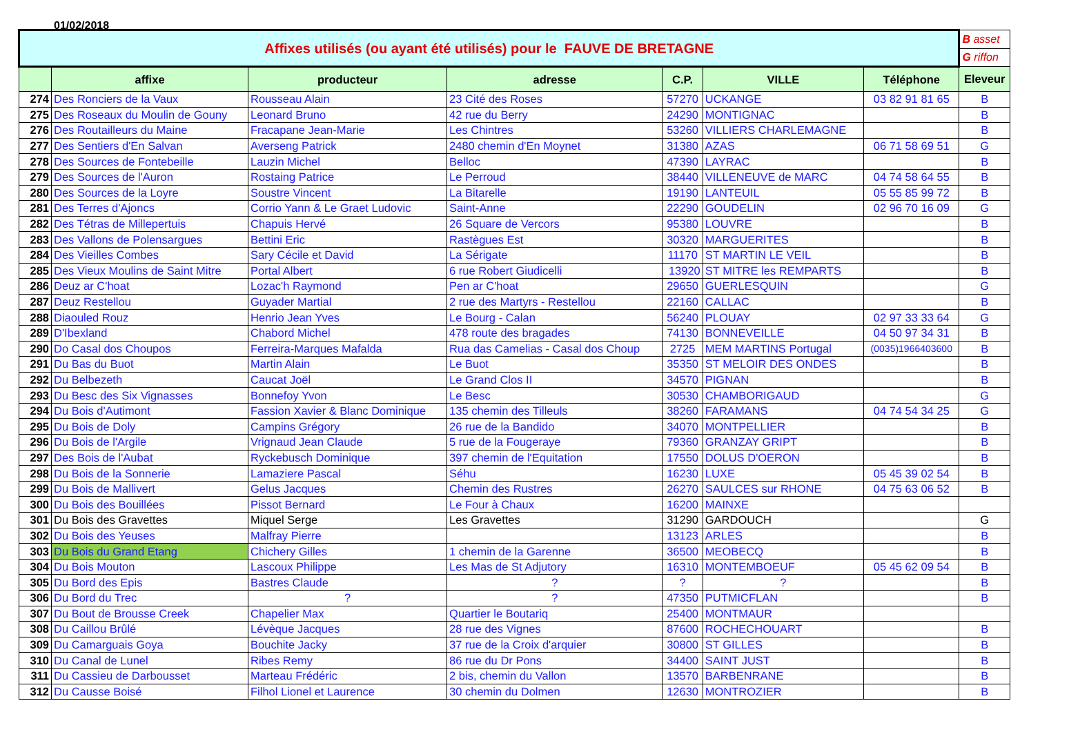01/02/2018
| Affixes utilisés (ou ayant été utilisés) pour le FAUVE DE BRETAGNE | | | | | | | B asset |
| | | | | | | | G riffon |
| | affixe | producteur | adresse | C.P. | VILLE | Téléphone | Eleveur |
| 274 | Des Ronciers de la Vaux | Rousseau Alain | 23 Cité des Roses | 57270 | UCKANGE | 03 82 91 81 65 | B |
| 275 | Des Roseaux du Moulin de Gouny | Leonard Bruno | 42 rue du Berry | 24290 | MONTIGNAC | | B |
| 276 | Des Routailleurs du Maine | Fracapane Jean-Marie | Les Chintres | 53260 | VILLIERS CHARLEMAGNE | | B |
| 277 | Des Sentiers d'En Salvan | Averseng Patrick | 2480 chemin d'En Moynet | 31380 | AZAS | 06 71 58 69 51 | G |
| 278 | Des Sources de Fontebeille | Lauzin Michel | Belloc | 47390 | LAYRAC | | B |
| 279 | Des Sources de l'Auron | Rostaing Patrice | Le Perroud | 38440 | VILLENEUVE de MARC | 04 74 58 64 55 | B |
| 280 | Des Sources de la Loyre | Soustre Vincent | La Bitarelle | 19190 | LANTEUIL | 05 55 85 99 72 | B |
| 281 | Des Terres d'Ajoncs | Corrio Yann & Le Graet Ludovic | Saint-Anne | 22290 | GOUDELIN | 02 96 70 16 09 | G |
| 282 | Des Tétras de Millepertuis | Chapuis Hervé | 26 Square de Vercors | 95380 | LOUVRE | | B |
| 283 | Des Vallons de Polensargues | Bettini Eric | Rastègues Est | 30320 | MARGUERITES | | B |
| 284 | Des Vieilles Combes | Sary Cécile et David | La Sérigate | 11170 | ST MARTIN LE VEIL | | B |
| 285 | Des Vieux Moulins de Saint Mitre | Portal Albert | 6 rue Robert Giudicelli | 13920 | ST MITRE les REMPARTS | | B |
| 286 | Deuz ar C'hoat | Lozac'h Raymond | Pen ar C'hoat | 29650 | GUERLESQUIN | | G |
| 287 | Deuz Restellou | Guyader Martial | 2 rue des Martyrs - Restellou | 22160 | CALLAC | | B |
| 288 | Diaouled Rouz | Henrio Jean Yves | Le Bourg - Calan | 56240 | PLOUAY | 02 97 33 33 64 | G |
| 289 | D'Ibexland | Chabord Michel | 478 route des bragades | 74130 | BONNEVEILLE | 04 50 97 34 31 | B |
| 290 | Do Casal dos Choupos | Ferreira-Marques Mafalda | Rua das Camelias - Casal dos Choup | 2725 | MEM MARTINS Portugal | (0035)1966403600 | B |
| 291 | Du Bas du Buot | Martin Alain | Le Buot | 35350 | ST MELOIR DES ONDES | | B |
| 292 | Du Belbezeth | Caucat Joël | Le Grand Clos II | 34570 | PIGNAN | | B |
| 293 | Du Besc des Six Vignasses | Bonnefoy Yvon | Le Besc | 30530 | CHAMBORIGAUD | | G |
| 294 | Du Bois d'Autimont | Fassion Xavier & Blanc Dominique | 135 chemin des Tilleuls | 38260 | FARAMANS | 04 74 54 34 25 | G |
| 295 | Du Bois de Doly | Campins Grégory | 26 rue de la Bandido | 34070 | MONTPELLIER | | B |
| 296 | Du Bois de l'Argile | Vrignaud Jean Claude | 5 rue de la Fougeraye | 79360 | GRANZAY GRIPT | | B |
| 297 | Des Bois de l'Aubat | Ryckebusch Dominique | 397 chemin de l'Equitation | 17550 | DOLUS D'OERON | | B |
| 298 | Du Bois de la Sonnerie | Lamaziere Pascal | Séhu | 16230 | LUXE | 05 45 39 02 54 | B |
| 299 | Du Bois de Mallivert | Gelus Jacques | Chemin des Rustres | 26270 | SAULCES sur RHONE | 04 75 63 06 52 | B |
| 300 | Du Bois des Bouillées | Pissot Bernard | Le Four à Chaux | 16200 | MAINXE | | |
| 301 | Du Bois des Gravettes | Miquel Serge | Les Gravettes | 31290 | GARDOUCH | | G |
| 302 | Du Bois des Yeuses | Malfray Pierre | | 13123 | ARLES | | B |
| 303 | Du Bois du Grand Etang | Chichery Gilles | 1 chemin de la Garenne | 36500 | MEOBECQ | | B |
| 304 | Du Bois Mouton | Lascoux Philippe | Les Mas de St Adjutory | 16310 | MONTEMBOEUF | 05 45 62 09 54 | B |
| 305 | Du Bord des Epis | Bastres Claude | ? | ? | ? | | B |
| 306 | Du Bord du Trec | ? | ? | 47350 | PUTMICFLAN | | B |
| 307 | Du Bout de Brousse Creek | Chapelier Max | Quartier le Boutariq | 25400 | MONTMAUR | | |
| 308 | Du Caillou Brûlé | Lévèque Jacques | 28 rue des Vignes | 87600 | ROCHECHOUART | | B |
| 309 | Du Camarguais Goya | Bouchite Jacky | 37 rue de la Croix d'arquier | 30800 | ST GILLES | | B |
| 310 | Du Canal de Lunel | Ribes Remy | 86 rue du Dr Pons | 34400 | SAINT JUST | | B |
| 311 | Du Cassieu de Darbousset | Marteau Frédéric | 2 bis, chemin du Vallon | 13570 | BARBENRANE | | B |
| 312 | Du Causse Boisé | Filhol Lionel et Laurence | 30 chemin du Dolmen | 12630 | MONTROZIER | | B |